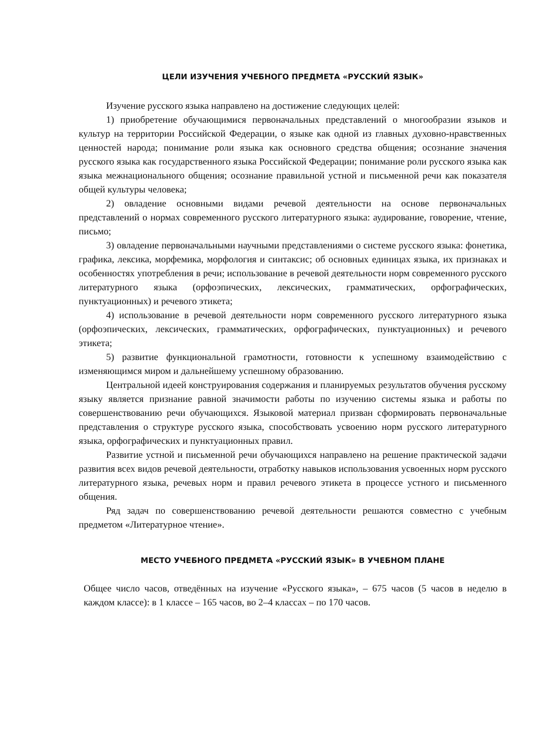ЦЕЛИ ИЗУЧЕНИЯ УЧЕБНОГО ПРЕДМЕТА «РУССКИЙ ЯЗЫК»
Изучение русского языка направлено на достижение следующих целей:
1) приобретение обучающимися первоначальных представлений о многообразии языков и культур на территории Российской Федерации, о языке как одной из главных духовно-нравственных ценностей народа; понимание роли языка как основного средства общения; осознание значения русского языка как государственного языка Российской Федерации; понимание роли русского языка как языка межнационального общения; осознание правильной устной и письменной речи как показателя общей культуры человека;
2) овладение основными видами речевой деятельности на основе первоначальных представлений о нормах современного русского литературного языка: аудирование, говорение, чтение, письмо;
3) овладение первоначальными научными представлениями о системе русского языка: фонетика, графика, лексика, морфемика, морфология и синтаксис; об основных единицах языка, их признаках и особенностях употребления в речи; использование в речевой деятельности норм современного русского литературного языка (орфоэпических, лексических, грамматических, орфографических, пунктуационных) и речевого этикета;
4) использование в речевой деятельности норм современного русского литературного языка (орфоэпических, лексических, грамматических, орфографических, пунктуационных) и речевого этикета;
5) развитие функциональной грамотности, готовности к успешному взаимодействию с изменяющимся миром и дальнейшему успешному образованию.
Центральной идеей конструирования содержания и планируемых результатов обучения русскому языку является признание равной значимости работы по изучению системы языка и работы по совершенствованию речи обучающихся. Языковой материал призван сформировать первоначальные представления о структуре русского языка, способствовать усвоению норм русского литературного языка, орфографических и пунктуационных правил.
Развитие устной и письменной речи обучающихся направлено на решение практической задачи развития всех видов речевой деятельности, отработку навыков использования усвоенных норм русского литературного языка, речевых норм и правил речевого этикета в процессе устного и письменного общения.
Ряд задач по совершенствованию речевой деятельности решаются совместно с учебным предметом «Литературное чтение».
МЕСТО УЧЕБНОГО ПРЕДМЕТА «РУССКИЙ ЯЗЫК» В УЧЕБНОМ ПЛАНЕ
Общее число часов, отведённых на изучение «Русского языка», – 675 часов (5 часов в неделю в каждом классе): в 1 классе – 165 часов, во 2–4 классах – по 170 часов.